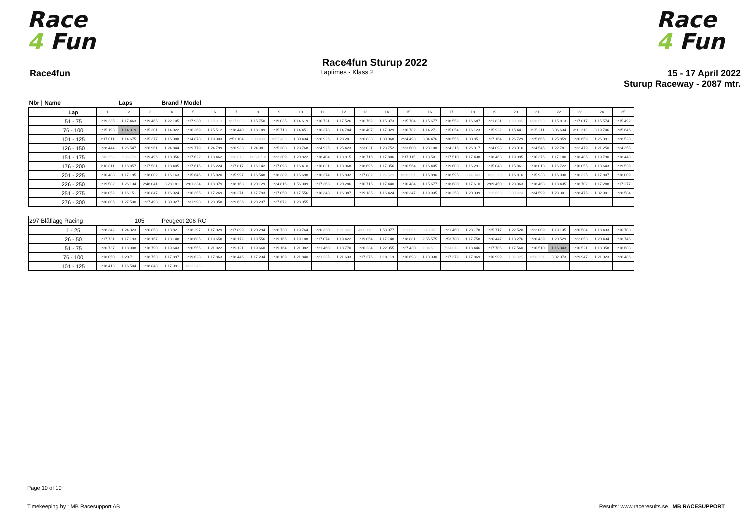Race
4 Fun
Race
4 Fun
Race4fun Sturup 2022
Race4fun
Laptimes - Klass 2
15 - 17 April 2022
Sturup Raceway - 2087 mtr.
| Nbr / Name | | | Laps | | Brand / Model | | | | | | | | | | | | | | | | | | | | | |
| --- | --- | --- | --- | --- | --- | --- | --- | --- | --- | --- | --- | --- | --- | --- | --- | --- | --- | --- | --- | --- | --- | --- | --- | --- | --- | --- |
| | Lap | 1 | 2 | 3 | 4 | 5 | 6 | 7 | 8 | 9 | 10 | 11 | 12 | 13 | 14 | 15 | 16 | 17 | 18 | 19 | 20 | 21 | 22 | 23 | 24 | 25 |
| | 51 - 75 | 1:19.235 | 1:17.463 | 1:19.465 | 1:22.105 | 1:17.930 | 1:20.913 | 8:17.083 | 1:15.750 | 1:19.035 | 1:14.619 | 1:16.721 | 1:17.526 | 1:16.762 | 1:15.373 | 1:15.704 | 1:15.677 | 1:18.552 | 1:16.687 | 1:21.831 | 1:20.005 | 6:38.693 | 1:15.813 | 1:17.017 | 1:15.574 | 1:15.492 |
| | 76 - 100 | 1:15.193 | 1:14.019 | 1:15.301 | 1:14.022 | 1:16.269 | 1:15.512 | 1:18.440 | 1:18.189 | 1:15.713 | 1:14.451 | 1:16.378 | 1:14.784 | 1:18.407 | 1:17.029 | 1:16.782 | 1:14.271 | 1:15.054 | 1:16.123 | 1:15.932 | 1:15.441 | 1:25.211 | 3:06.634 | 3:11.213 | 3:19.706 | 1:35.646 |
| | 101 - 125 | 1:17.011 | 1:14.675 | 1:15.377 | 1:16.088 | 1:14.878 | 1:19.303 | 2:51.104 | 3:09.493 | 8:57.408 | 1:30.434 | 1:26.926 | 1:28.281 | 1:26.833 | 1:30.068 | 2:24.493 | 3:04.476 | 1:30.556 | 1:30.851 | 1:27.164 | 1:26.729 | 1:25.665 | 1:25.859 | 1:26.659 | 1:26.091 | 1:28.528 |
| | 126 - 150 | 1:28.444 | 1:26.547 | 1:26.961 | 1:24.844 | 1:29.779 | 1:24.799 | 1:26.933 | 1:24.981 | 1:25.303 | 1:23.768 | 1:24.925 | 1:25.423 | 1:23.021 | 1:23.752 | 1:23.600 | 1:23.108 | 1:24.215 | 1:26.017 | 1:24.098 | 1:23.016 | 1:24.545 | 1:22.781 | 1:22.479 | 1:21.250 | 1:24.355 |
| | 151 - 175 | 1:40.958 | 9:36.772 | 1:19.496 | 1:18.056 | 1:17.622 | 1:18.462 | 1:38.812 | 14:59.718 | 1:22.309 | 1:20.822 | 1:18.404 | 1:18.815 | 1:18.716 | 1:17.806 | 1:17.115 | 1:18.501 | 1:17.510 | 1:17.438 | 1:18.463 | 1:19.095 | 1:16.376 | 1:17.180 | 1:18.485 | 1:19.790 | 1:18.448 |
| | 176 - 200 | 1:18.011 | 1:16.857 | 1:17.581 | 1:18.405 | 1:17.615 | 1:16.224 | 1:17.817 | 1:16.142 | 1:17.098 | 1:16.410 | 1:16.031 | 1:18.968 | 1:18.696 | 1:17.356 | 1:16.564 | 1:16.405 | 1:19.603 | 1:16.291 | 1:15.048 | 1:15.861 | 1:18.013 | 1:16.722 | 1:16.055 | 1:18.643 | 1:19.539 |
| | 201 - 225 | 1:16.488 | 1:17.195 | 1:18.002 | 1:16.163 | 1:15.646 | 1:15.820 | 1:15.997 | 1:16.548 | 1:18.389 | 1:16.698 | 1:16.374 | 1:16.832 | 1:17.882 | 1:26.529 | 8:28.961 | 1:15.896 | 1:18.595 | 8:44.043 | 18:23.269 | 1:16.816 | 1:15.933 | 1:16.930 | 1:16.325 | 1:17.807 | 1:18.009 |
| | 226 - 250 | 1:19.582 | 1:26.134 | 2:48.041 | 3:28.181 | 2:01.334 | 1:18.379 | 1:18.163 | 1:20.129 | 1:24.816 | 1:56.009 | 1:17.363 | 1:20.286 | 1:16.715 | 1:17.440 | 1:16.484 | 1:15.677 | 1:18.680 | 1:17.610 | 2:09.450 | 1:23.063 | 1:18.468 | 1:18.435 | 1:18.702 | 1:17.288 | 1:17.277 |
| | 251 - 275 | 1:18.052 | 1:16.151 | 1:16.847 | 1:16.924 | 1:16.355 | 1:17.269 | 1:20.271 | 1:17.793 | 1:17.050 | 1:17.556 | 1:16.343 | 1:16.387 | 1:19.185 | 1:16.424 | 1:20.347 | 1:19.935 | 1:18.258 | 1:20.039 | 1:29.690 | 8:03.224 | 1:34.599 | 1:28.301 | 1:28.475 | 1:32.901 | 1:28.584 |
| | 276 - 300 | 1:30.806 | 1:27.530 | 1:27.493 | 1:30.927 | 1:31.998 | 1:28.358 | 1:29.636 | 1:28.237 | 1:27.672 | 1:28.055 | | | | | | | | | | | | | | | |
| 297 Blåflagg Racing | | | 105 | | Peugeot 206 RC | | | | | | | | | | | | | | | | | | | | | |
| | 1 - 25 | 1:28.342 | 1:24.323 | 1:20.858 | 1:18.821 | 1:18.297 | 1:17.029 | 1:17.899 | 1:20.294 | 1:20.730 | 1:19.764 | 1:20.330 | 1:21.962 | 4:00.118 | 1:53.077 | 1:21.069 | 3:48.851 | 1:21.460 | 1:28.178 | 1:25.717 | 1:22.520 | 1:22.009 | 1:19.135 | 1:20.584 | 1:18.433 | 1:16.703 |
| | 26 - 50 | 1:17.731 | 1:17.193 | 1:18.167 | 1:18.148 | 1:18.685 | 1:19.658 | 1:18.172 | 1:18.556 | 1:19.165 | 1:19.188 | 1:17.074 | 1:19.422 | 1:19.054 | 1:17.148 | 1:18.881 | 2:55.575 | 1:53.780 | 1:17.758 | 1:20.447 | 1:18.276 | 1:20.439 | 1:20.529 | 1:22.053 | 1:20.434 | 1:18.745 |
| | 51 - 75 | 1:20.737 | 1:18.908 | 1:18.790 | 1:19.643 | 1:20.556 | 1:21.922 | 1:19.121 | 1:19.660 | 1:19.164 | 1:21.082 | 1:21.460 | 1:18.770 | 1:20.234 | 1:22.355 | 1:27.430 | 1:34.511 | 7:34.018 | 1:18.446 | 1:17.706 | 1:17.560 | 1:16.510 | 1:16.343 | 1:16.521 | 1:18.358 | 1:18.683 |
| | 76 - 100 | 1:18.050 | 1:20.711 | 1:18.753 | 1:17.997 | 1:19.628 | 1:17.863 | 1:18.446 | 1:17.234 | 1:18.109 | 1:21.840 | 1:21.235 | 1:21.633 | 1:17.376 | 1:18.119 | 1:16.698 | 1:18.030 | 1:17.372 | 1:17.869 | 1:16.999 | 1:32.025 | 6:50.351 | 3:02.073 | 1:29.947 | 1:21.023 | 1:20.486 |
| | 101 - 125 | 1:18.413 | 1:16.504 | 1:18.848 | 1:17.991 | 6:22.345 | | | | | | | | | | | | | | | | | | | | |
Page 10 of 10
Timekeeping by : MB Racesupport AB
Results: www.raceresults.se MB RACESUPPORT